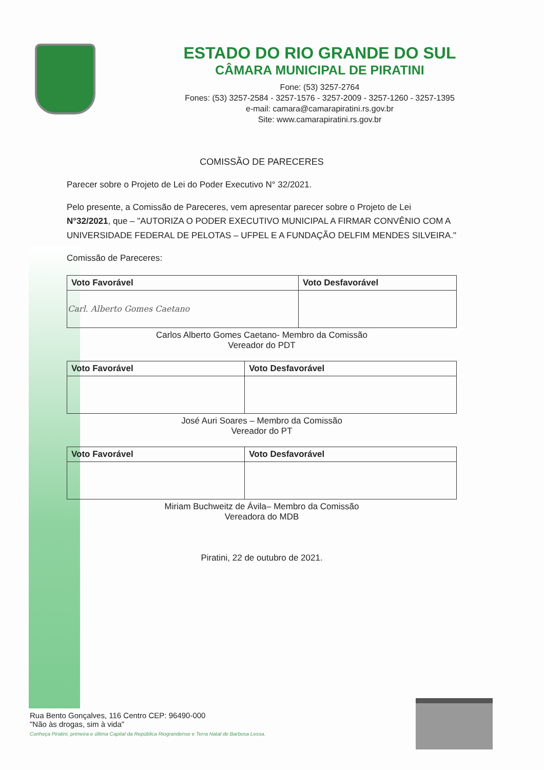ESTADO DO RIO GRANDE DO SUL
CÂMARA MUNICIPAL DE PIRATINI
Fone: (53) 3257-2764
Fones: (53) 3257-2584 - 3257-1576 - 3257-2009 - 3257-1260 - 3257-1395
e-mail: camara@camarapiratini.rs.gov.br
Site: www.camarapiratini.rs.gov.br
COMISSÃO DE PARECERES
Parecer sobre o Projeto de Lei do Poder Executivo N° 32/2021.
Pelo presente, a Comissão de Pareceres, vem apresentar parecer sobre o Projeto de Lei N°32/2021, que – "AUTORIZA O PODER EXECUTIVO MUNICIPAL A FIRMAR CONVÊNIO COM A UNIVERSIDADE FEDERAL DE PELOTAS – UFPEL E A FUNDAÇÃO DELFIM MENDES SILVEIRA."
Comissão de Pareceres:
| Voto Favorável | Voto Desfavorável |
| --- | --- |
| Carl. Alberto Gomes Caetano | |
Carlos Alberto Gomes Caetano- Membro da Comissão
Vereador do PDT
| Voto Favorável | Voto Desfavorável |
| --- | --- |
José Auri Soares – Membro da Comissão
Vereador do PT
| Voto Favorável | Voto Desfavorável |
| --- | --- |
Miriam Buchweitz de Ávila– Membro da Comissão
Vereadora do MDB
Piratini, 22 de outubro de 2021.
Rua Bento Gonçalves, 116 Centro CEP: 96490-000
"Não às drogas, sim à vida"
Conheça Piratini, primeira e última Capital da República Riograndense e Terra Natal de Barbosa Lessa.